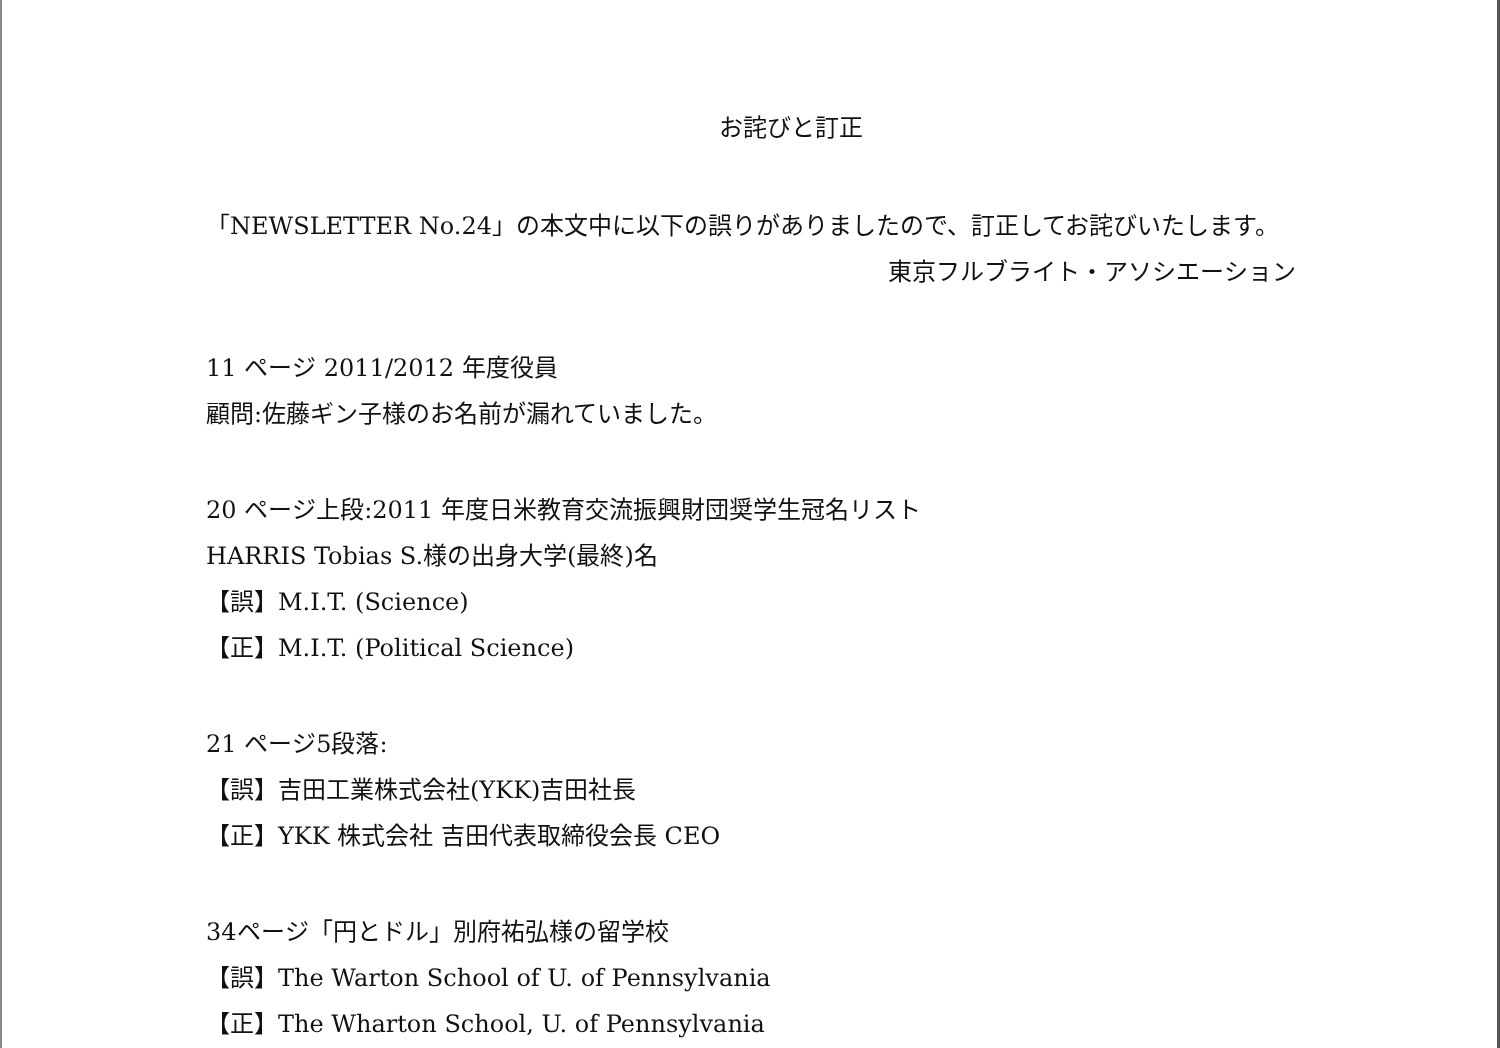お詫びと訂正
「NEWSLETTER No.24」の本文中に以下の誤りがありましたので、訂正してお詫びいたします。
東京フルブライト・アソシエーション
11 ページ 2011/2012 年度役員
顧問:佐藤ギン子様のお名前が漏れていました。
20 ページ上段:2011 年度日米教育交流振興財団奨学生冠名リスト
HARRIS Tobias S.様の出身大学(最終)名
【誤】M.I.T. (Science)
【正】M.I.T. (Political Science)
21 ページ5段落:
【誤】吉田工業株式会社(YKK)吉田社長
【正】YKK 株式会社 吉田代表取締役会長 CEO
34ページ「円とドル」別府祐弘様の留学校
【誤】The Warton School of U. of Pennsylvania
【正】The Wharton School, U. of Pennsylvania